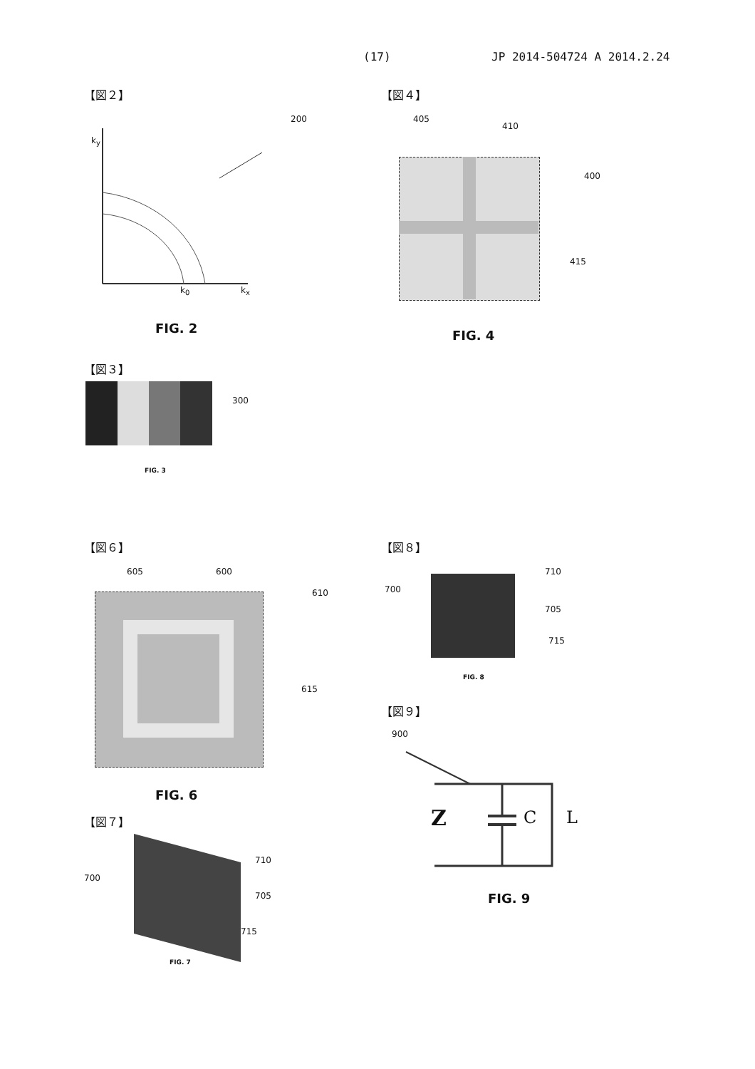(17) JP 2014-504724 A 2014.2.24
【図２】
200
k<sub>y</sub>
k<sub>0</sub> k<sub>x</sub>
FIG. 2
【図４】
405
410
400
415
FIG. 4
【図３】
300
FIG. 3
【図６】
605 600
610
615
FIG. 6
【図７】
700
710
705
715
FIG. 7
【図８】
700
710
705
715
FIG. 8
【図９】
900
Z C L
FIG. 9